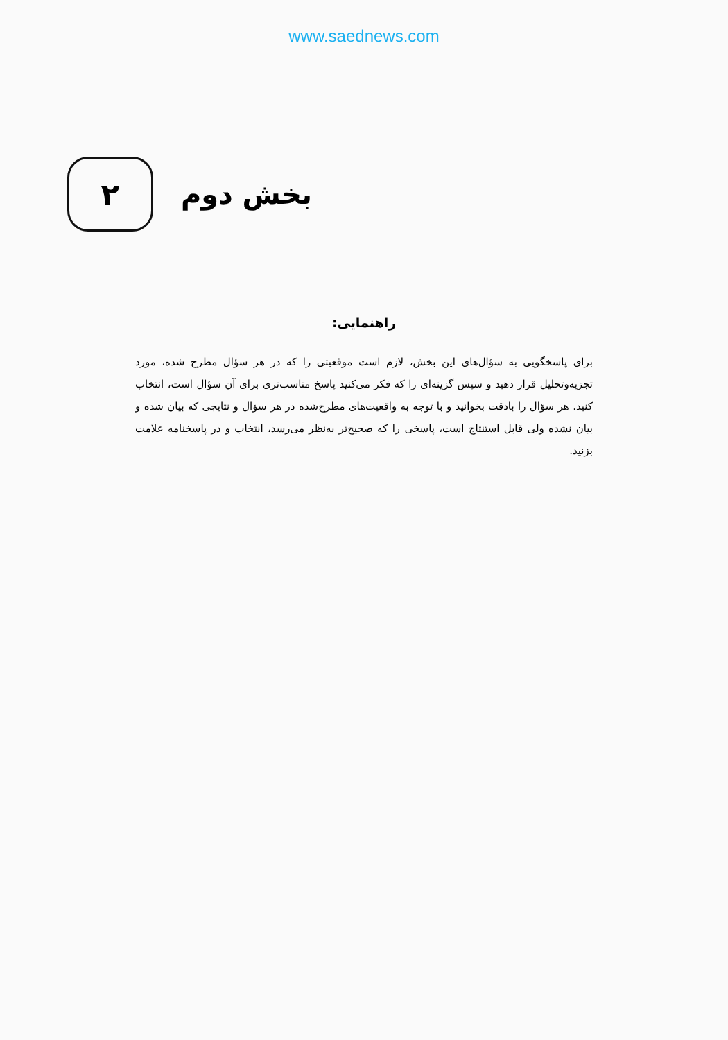www.saednews.com
بخش دوم
۲
راهنمایی:
برای پاسخگویی به سؤال‌های این بخش، لازم است موقعیتی را که در هر سؤال مطرح شده، مورد تجزیه‌وتحلیل قرار دهید و سپس گزینه‌ای را که فکر می‌کنید پاسخ مناسب‌تری برای آن سؤال است، انتخاب کنید. هر سؤال را بادقت بخوانید و با توجه به واقعیت‌های مطرح‌شده در هر سؤال و نتایجی که بیان شده و بیان نشده ولی قابل استنتاج است، پاسخی را که صحیح‌تر به‌نظر می‌رسد، انتخاب و در پاسخنامه علامت بزنید.